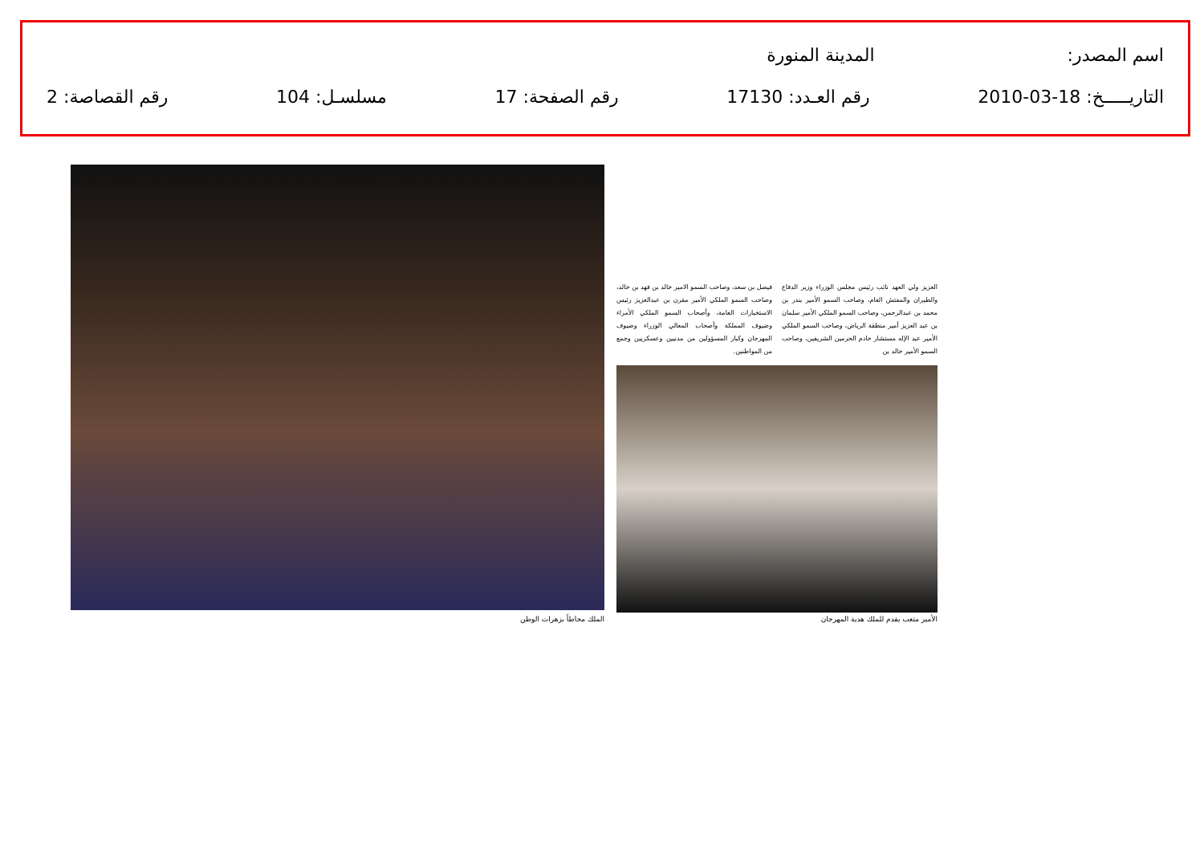اسم المصدر: المدينة المنورة
التاريـــــخ: 18-03-2010 رقم العـدد: 17130 رقم الصفحة: 17 مسلسـل: 104 رقم القصاصة: 2
الملك محاطاً بزهرات الوطن
العزيز ولي العهد نائب رئيس مجلس الوزراء وزير الدفاع والطيران والمفتش العام، وصاحب السمو الأمير بندر بن محمد بن عبدالرحمن، وصاحب السمو الملكي الأمير سلمان بن عبد العزيز أمير منطقة الرياض، وصاحب السمو الملكي الأمير عبد الإله مستشار خادم الحرمين الشريفين، وصاحب السمو الأمير خالد بن
فيصل بن سعد، وصاحب السمو الامير خالد بن فهد بن خالد، وصاحب السمو الملكي الأمير مقرن بن عبدالعزيز رئيس الاستخبارات العامة، وأصحاب السمو الملكي الأمراء وضيوف المملكة وأصحاب المعالي الوزراء وضيوف المهرجان وكبار المسؤولين من مدنيين وعسكريين وجمع من المواطنين.
الأمير متعب يقدم للملك هدية المهرجان